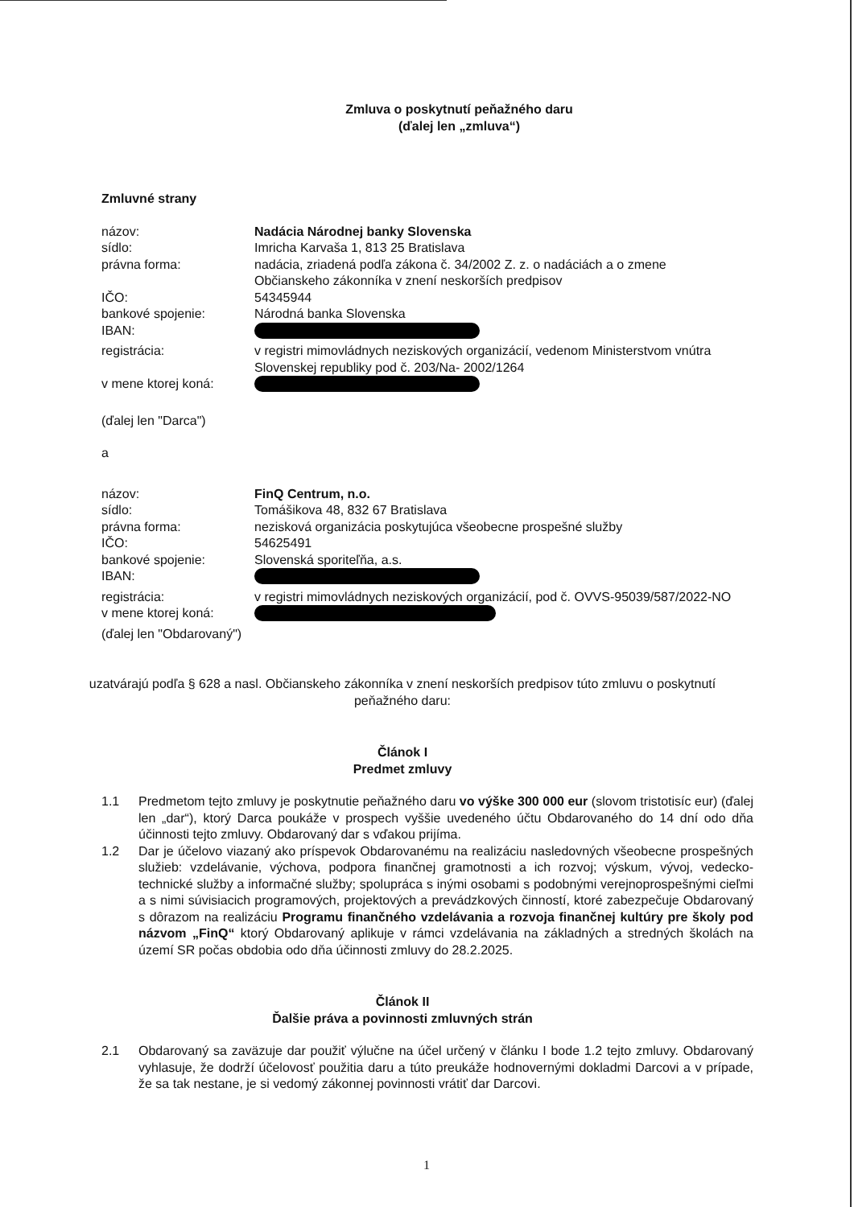Zmluva o poskytnutí peňažného daru
(ďalej len „zmluva“)
Zmluvné strany
názov:
Nadácia Národnej banky Slovenska
sídlo:
Imricha Karvaša 1, 813 25 Bratislava
právna forma:
nadácia, zriadená podľa zákona č. 34/2002 Z. z. o nadáciách a o zmene Občianskeho zákonníka v znení neskorších predpisov
IČO:
54345944
bankové spojenie:
Národná banka Slovenska
IBAN:
registrácia:
v registri mimovládnych neziskových organizácií, vedenom Ministerstvom vnútra Slovenskej republiky pod č. 203/Na- 2002/1264
v mene ktorej koná:
(ďalej len "Darca")
a
názov:
FinQ Centrum, n.o.
sídlo:
Tomášikova 48, 832 67 Bratislava
právna forma:
nezisková organizácia poskytujúca všeobecne prospešné služby
IČO:
54625491
bankové spojenie:
Slovenská sporiteľňa, a.s.
IBAN:
registrácia:
v registri mimovládnych neziskových organizácií, pod č. OVVS-95039/587/2022-NO
v mene ktorej koná:
(ďalej len "Obdarovaný")
uzatvárajú podľa § 628 a nasl. Občianskeho zákonníka v znení neskorších predpisov túto zmluvu o poskytnutí peňažného daru:
Článok I
Predmet zmluvy
1.1 Predmetom tejto zmluvy je poskytnutie peňažného daru vo výške 300 000 eur (slovom tristotisíc eur) (ďalej len „dar“), ktorý Darca poukáže v prospech vyššie uvedeného účtu Obdarovaného do 14 dní odo dňa účinnosti tejto zmluvy. Obdarovaný dar s vďakou prijíma.
1.2 Dar je účelovo viazaný ako príspevok Obdarovanému na realizáciu nasledovných všeobecne prospešných služieb: vzdelávanie, výchova, podpora finančnej gramotnosti a ich rozvoj; výskum, vývoj, vedecko-technické služby a informačné služby; spolupráca s inými osobami s podobnými verejnoprospešnými cieľmi a s nimi súvisiacich programových, projektových a prevádzkových činností, ktoré zabezpečuje Obdarovaný s dôrazom na realizáciu Programu finančného vzdelávania a rozvoja finančnej kultúry pre školy pod názvom „FinQ“ ktorý Obdarovaný aplikuje v rámci vzdelávania na základných a stredných školách na území SR počas obdobia odo dňa účinnosti zmluvy do 28.2.2025.
Článok II
Ďalšie práva a povinnosti zmluvných strán
2.1 Obdarovaný sa zaväzuje dar použiť výlučne na účel určený v článku I bode 1.2 tejto zmluvy. Obdarovaný vyhlasuje, že dodrží účelovosť použitia daru a túto preukáže hodnovernými dokladmi Darcovi a v prípade, že sa tak nestane, je si vedomý zákonnej povinnosti vrátiť dar Darcovi.
1